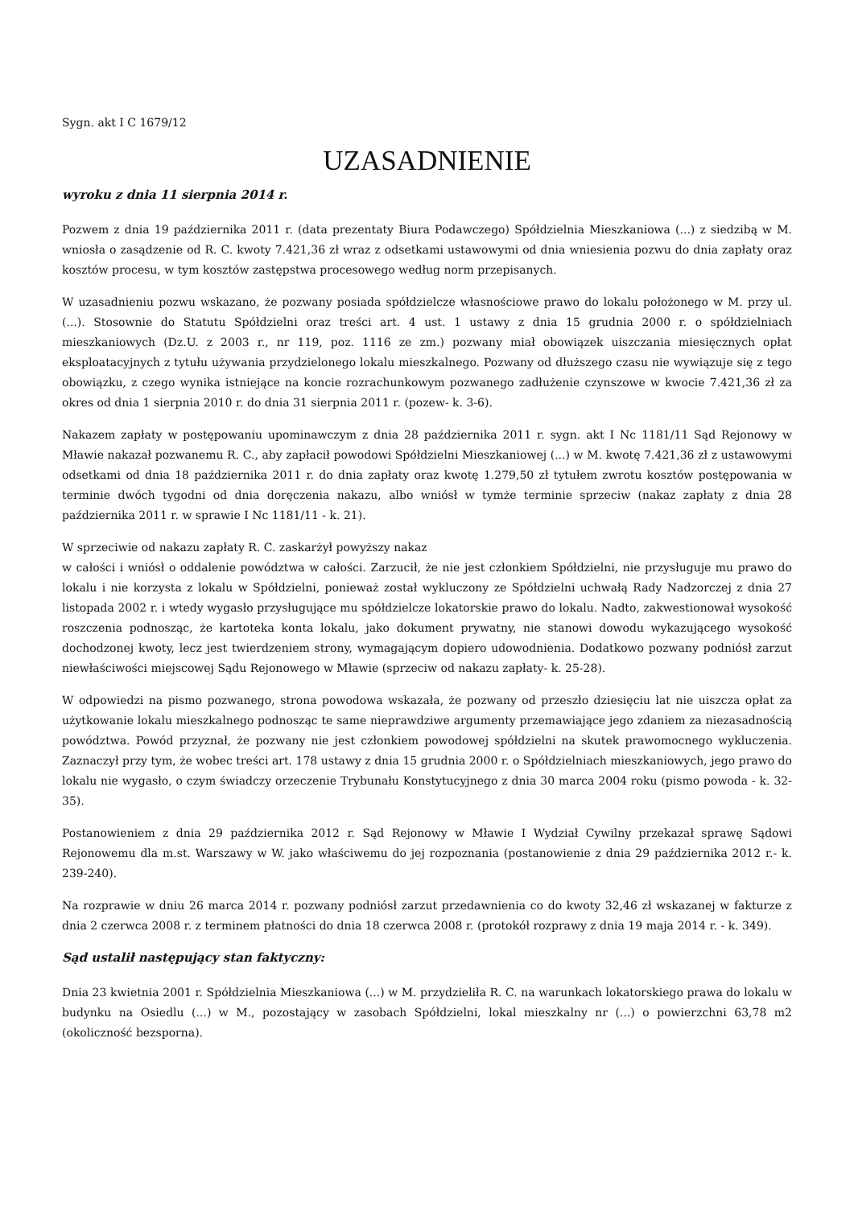Sygn. akt I C 1679/12
UZASADNIENIE
wyroku z dnia 11 sierpnia 2014 r.
Pozwem z dnia 19 października 2011 r. (data prezentaty Biura Podawczego) Spółdzielnia Mieszkaniowa (...) z siedzibą w M. wniosła o zasądzenie od R. C. kwoty 7.421,36 zł wraz z odsetkami ustawowymi od dnia wniesienia pozwu do dnia zapłaty oraz kosztów procesu, w tym kosztów zastępstwa procesowego według norm przepisanych.
W uzasadnieniu pozwu wskazano, że pozwany posiada spółdzielcze własnościowe prawo do lokalu położonego w M. przy ul. (...). Stosownie do Statutu Spółdzielni oraz treści art. 4 ust. 1 ustawy z dnia 15 grudnia 2000 r. o spółdzielniach mieszkaniowych (Dz.U. z 2003 r., nr 119, poz. 1116 ze zm.) pozwany miał obowiązek uiszczania miesięcznych opłat eksploatacyjnych z tytułu używania przydzielonego lokalu mieszkalnego. Pozwany od dłuższego czasu nie wywiązuje się z tego obowiązku, z czego wynika istniejące na koncie rozrachunkowym pozwanego zadłużenie czynszowe w kwocie 7.421,36 zł za okres od dnia 1 sierpnia 2010 r. do dnia 31 sierpnia 2011 r. (pozew- k. 3-6).
Nakazem zapłaty w postępowaniu upominawczym z dnia 28 października 2011 r. sygn. akt I Nc 1181/11 Sąd Rejonowy w Mławie nakazał pozwanemu R. C., aby zapłacił powodowi Spółdzielni Mieszkaniowej (...) w M. kwotę 7.421,36 zł z ustawowymi odsetkami od dnia 18 października 2011 r. do dnia zapłaty oraz kwotę 1.279,50 zł tytułem zwrotu kosztów postępowania w terminie dwóch tygodni od dnia doręczenia nakazu, albo wniósł w tymże terminie sprzeciw (nakaz zapłaty z dnia 28 października 2011 r. w sprawie I Nc 1181/11 - k. 21).
W sprzeciwie od nakazu zapłaty R. C. zaskarżył powyższy nakaz
w całości i wniósł o oddalenie powództwa w całości. Zarzucił, że nie jest członkiem Spółdzielni, nie przysługuje mu prawo do lokalu i nie korzysta z lokalu w Spółdzielni, ponieważ został wykluczony ze Spółdzielni uchwałą Rady Nadzorczej z dnia 27 listopada 2002 r. i wtedy wygasło przysługujące mu spółdzielcze lokatorskie prawo do lokalu. Nadto, zakwestionował wysokość roszczenia podnosząc, że kartoteka konta lokalu, jako dokument prywatny, nie stanowi dowodu wykazującego wysokość dochodzonej kwoty, lecz jest twierdzeniem strony, wymagającym dopiero udowodnienia. Dodatkowo pozwany podniósł zarzut niewłaściwości miejscowej Sądu Rejonowego w Mławie (sprzeciw od nakazu zapłaty- k. 25-28).
W odpowiedzi na pismo pozwanego, strona powodowa wskazała, że pozwany od przeszło dziesięciu lat nie uiszcza opłat za użytkowanie lokalu mieszkalnego podnosząc te same nieprawdziwe argumenty przemawiające jego zdaniem za niezasadnością powództwa. Powód przyznał, że pozwany nie jest członkiem powodowej spółdzielni na skutek prawomocnego wykluczenia. Zaznaczył przy tym, że wobec treści art. 178 ustawy z dnia 15 grudnia 2000 r. o Spółdzielniach mieszkaniowych, jego prawo do lokalu nie wygasło, o czym świadczy orzeczenie Trybunału Konstytucyjnego z dnia 30 marca 2004 roku (pismo powoda - k. 32-35).
Postanowieniem z dnia 29 października 2012 r. Sąd Rejonowy w Mławie I Wydział Cywilny przekazał sprawę Sądowi Rejonowemu dla m.st. Warszawy w W. jako właściwemu do jej rozpoznania (postanowienie z dnia 29 października 2012 r.- k. 239-240).
Na rozprawie w dniu 26 marca 2014 r. pozwany podniósł zarzut przedawnienia co do kwoty 32,46 zł wskazanej w fakturze z dnia 2 czerwca 2008 r. z terminem płatności do dnia 18 czerwca 2008 r. (protokół rozprawy z dnia 19 maja 2014 r. - k. 349).
Sąd ustalił następujący stan faktyczny:
Dnia 23 kwietnia 2001 r. Spółdzielnia Mieszkaniowa (...) w M. przydzieliła R. C. na warunkach lokatorskiego prawa do lokalu w budynku na Osiedlu (...) w M., pozostający w zasobach Spółdzielni, lokal mieszkalny nr (...) o powierzchni 63,78 m2 (okoliczność bezsporna).